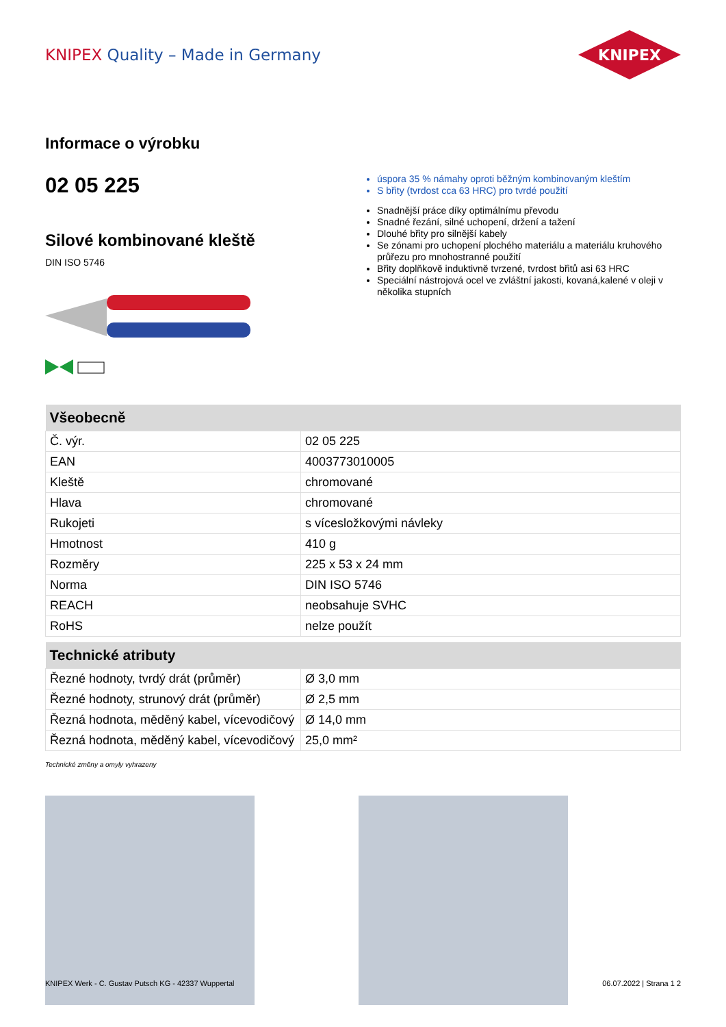KNIPEX Quality – Made in Germany
KNIPEX
Informace o výrobku
02 05 225
Silové kombinované kleště
DIN ISO 5746
úspora 35 % námahy oproti běžným kombinovaným kleštím
S břity (tvrdost cca 63 HRC) pro tvrdé použití
Snadnější práce díky optimálnímu převodu
Snadné řezání, silné uchopení, držení a tažení
Dlouhé břity pro silnější kabely
Se zónami pro uchopení plochého materiálu a materiálu kruhového průřezu pro mnohostranné použití
Břity doplňkově induktivně tvrzené, tvrdost břitů asi 63 HRC
Speciální nástrojová ocel ve zvláštní jakosti, kovaná,kalené v oleji v několika stupních
| Všeobecně | |
| --- | --- |
| Č. výr. | 02 05 225 |
| EAN | 4003773010005 |
| Kleště | chromované |
| Hlava | chromované |
| Rukojeti | s vícesložkovými návleky |
| Hmotnost | 410 g |
| Rozměry | 225 x 53 x 24 mm |
| Norma | DIN ISO 5746 |
| REACH | neobsahuje SVHC |
| RoHS | nelze použít |
| Technické atributy | |
| --- | --- |
| Řezné hodnoty, tvrdý drát (průměr) | Ø 3,0 mm |
| Řezné hodnoty, strunový drát (průměr) | Ø 2,5 mm |
| Řezná hodnota, měděný kabel, vícevodičový | Ø 14,0 mm |
| Řezná hodnota, měděný kabel, vícevodičový | 25,0 mm² |
Technické změny a omyly vyhrazeny
KNIPEX Werk - C. Gustav Putsch KG - 42337 Wuppertal 06.07.2022 | Strana 1 2